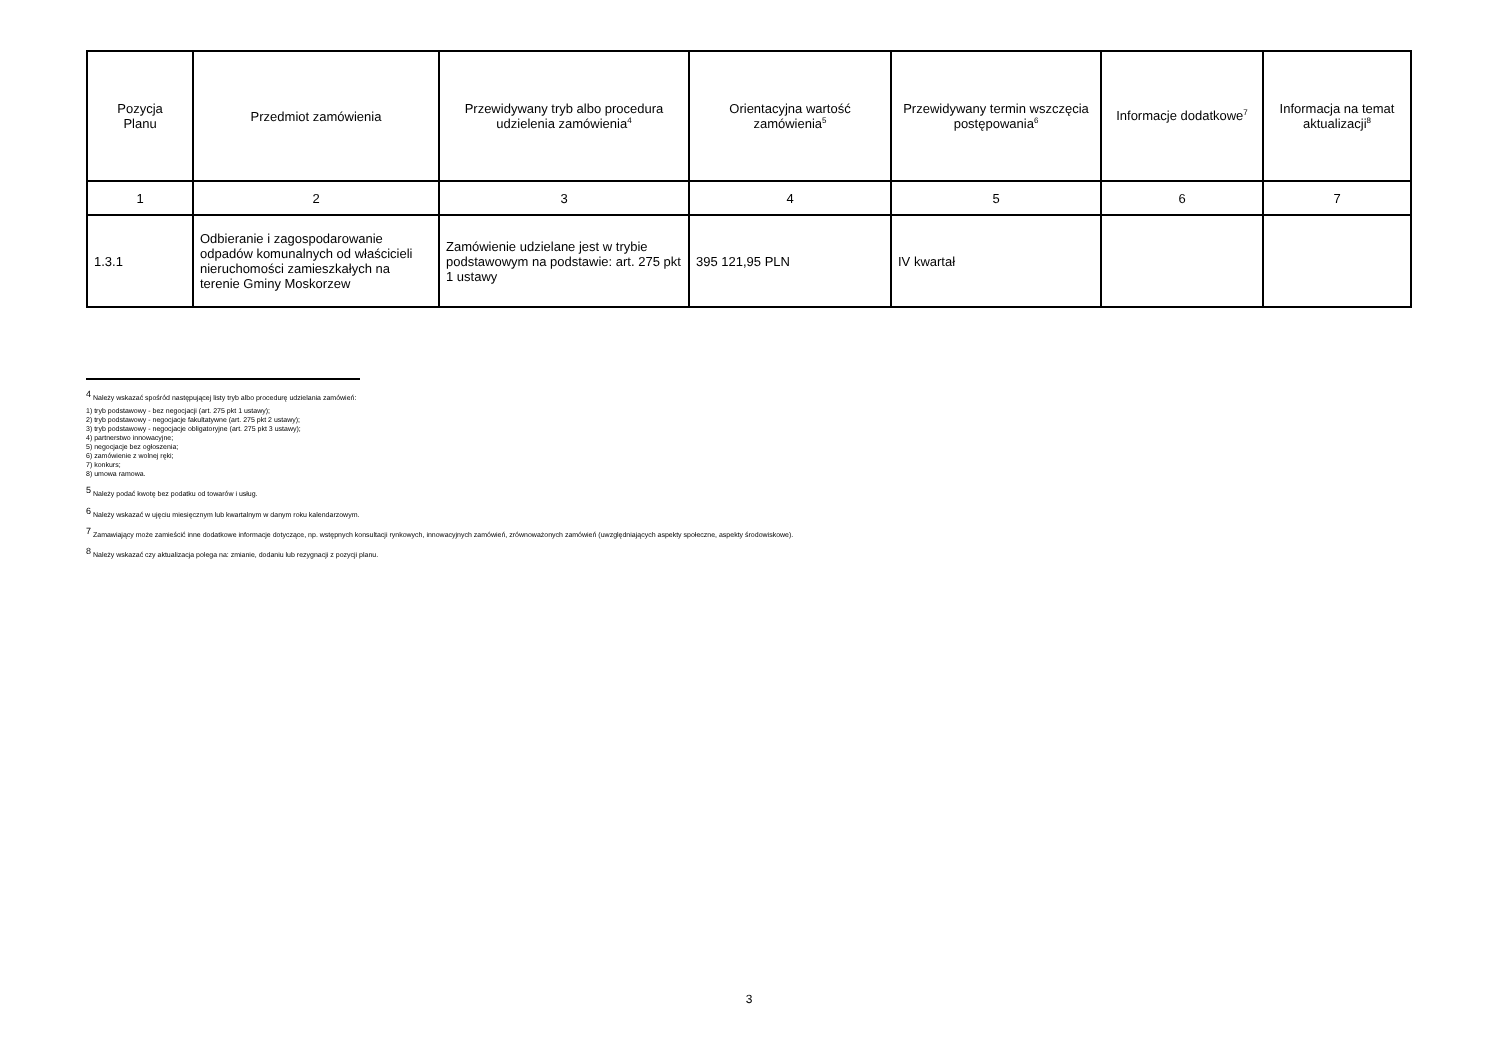| Pozycja Planu | Przedmiot zamówienia | Przewidywany tryb albo procedura udzielenia zamówienia<sup>4</sup> | Orientacyjna wartość zamówienia<sup>5</sup> | Przewidywany termin wszczęcia postępowania<sup>6</sup> | Informacje dodatkowe<sup>7</sup> | Informacja na temat aktualizacji<sup>8</sup> |
| --- | --- | --- | --- | --- | --- | --- |
| 1 | 2 | 3 | 4 | 5 | 6 | 7 |
| 1.3.1 | Odbieranie i zagospodarowanie odpadów komunalnych od właścicieli nieruchomości zamieszkałych na terenie Gminy Moskorzew | Zamówienie udzielane jest w trybie podstawowym na podstawie: art. 275 pkt 1 ustawy | 395 121,95 PLN | IV kwartał | | |
<sup>4</sup> Należy wskazać spośród następującej listy tryb albo procedurę udzielania zamówień:
1) tryb podstawowy - bez negocjacji (art. 275 pkt 1 ustawy);
2) tryb podstawowy - negocjacje fakultatywne (art. 275 pkt 2 ustawy);
3) tryb podstawowy - negocjacje obligatoryjne (art. 275 pkt 3 ustawy);
4) partnerstwo innowacyjne;
5) negocjacje bez ogłoszenia;
6) zamówienie z wolnej ręki;
7) konkurs;
8) umowa ramowa.
<sup>5</sup> Należy podać kwotę bez podatku od towarów i usług.
<sup>6</sup> Należy wskazać w ujęciu miesięcznym lub kwartalnym w danym roku kalendarzowym.
<sup>7</sup> Zamawiający może zamieścić inne dodatkowe informacje dotyczące, np. wstępnych konsultacji rynkowych, innowacyjnych zamówień, zrównoważonych zamówień (uwzględniających aspekty społeczne, aspekty środowiskowe).
<sup>8</sup> Należy wskazać czy aktualizacja polega na: zmianie, dodaniu lub rezygnacji z pozycji planu.
3